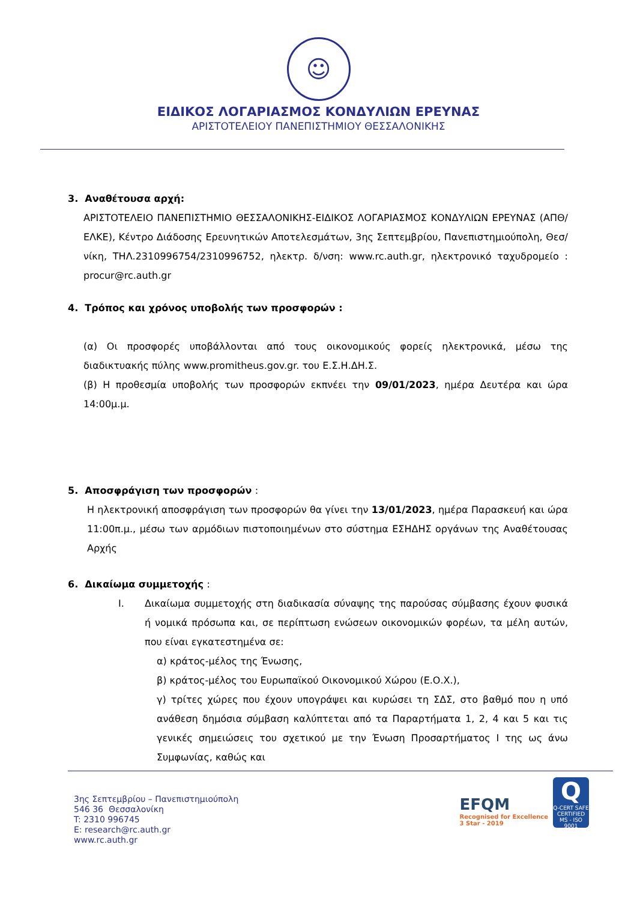☺
ΕΙΔΙΚΟΣ ΛΟΓΑΡΙΑΣΜΟΣ ΚΟΝΔΥΛΙΩΝ ΕΡΕΥΝΑΣ
ΑΡΙΣΤΟΤΕΛΕΙΟΥ ΠΑΝΕΠΙΣΤΗΜΙΟΥ ΘΕΣΣΑΛΟΝΙΚΗΣ
3. Αναθέτουσα αρχή:
ΑΡΙΣΤΟΤΕΛΕΙΟ ΠΑΝΕΠΙΣΤΗΜΙΟ ΘΕΣΣΑΛΟΝΙΚΗΣ-ΕΙΔΙΚΟΣ ΛΟΓΑΡΙΑΣΜΟΣ ΚΟΝΔΥΛΙΩΝ ΕΡΕΥΝΑΣ (ΑΠΘ/ΕΛΚΕ), Κέντρο Διάδοσης Ερευνητικών Αποτελεσμάτων, 3ης Σεπτεμβρίου, Πανεπιστημιούπολη, Θεσ/νίκη, ΤΗΛ.2310996754/2310996752, ηλεκτρ. δ/νση: www.rc.auth.gr, ηλεκτρονικό ταχυδρομείο : procur@rc.auth.gr
4. Τρόπος και χρόνος υποβολής των προσφορών :
(α) Οι προσφορές υποβάλλονται από τους οικονομικούς φορείς ηλεκτρονικά, μέσω της διαδικτυακής πύλης www.promitheus.gov.gr. του Ε.Σ.Η.ΔΗ.Σ.
(β) Η προθεσμία υποβολής των προσφορών εκπνέει την 09/01/2023, ημέρα Δευτέρα και ώρα 14:00μ.μ.
5. Αποσφράγιση των προσφορών :
Η ηλεκτρονική αποσφράγιση των προσφορών θα γίνει την 13/01/2023, ημέρα Παρασκευή και ώρα 11:00π.μ., μέσω των αρμόδιων πιστοποιημένων στο σύστημα ΕΣΗΔΗΣ οργάνων της Αναθέτουσας Αρχής
6. Δικαίωμα συμμετοχής :
I. Δικαίωμα συμμετοχής στη διαδικασία σύναψης της παρούσας σύμβασης έχουν φυσικά ή νομικά πρόσωπα και, σε περίπτωση ενώσεων οικονομικών φορέων, τα μέλη αυτών, που είναι εγκατεστημένα σε:
α) κράτος-μέλος της Ένωσης,
β) κράτος-μέλος του Ευρωπαϊκού Οικονομικού Χώρου (Ε.Ο.Χ.),
γ) τρίτες χώρες που έχουν υπογράψει και κυρώσει τη ΣΔΣ, στο βαθμό που η υπό ανάθεση δημόσια σύμβαση καλύπτεται από τα Παραρτήματα 1, 2, 4 και 5 και τις γενικές σημειώσεις του σχετικού με την Ένωση Προσαρτήματος Ι της ως άνω Συμφωνίας, καθώς και
3ης Σεπτεμβρίου – Πανεπιστημιούπολη
546 36 Θεσσαλονίκη
T: 2310 996745
E: research@rc.auth.gr
www.rc.auth.gr
EFQM
Recognised for Excellence
3 Star - 2019
Q
Q-CERT SAFE CERTIFIED MS - ISO 9001